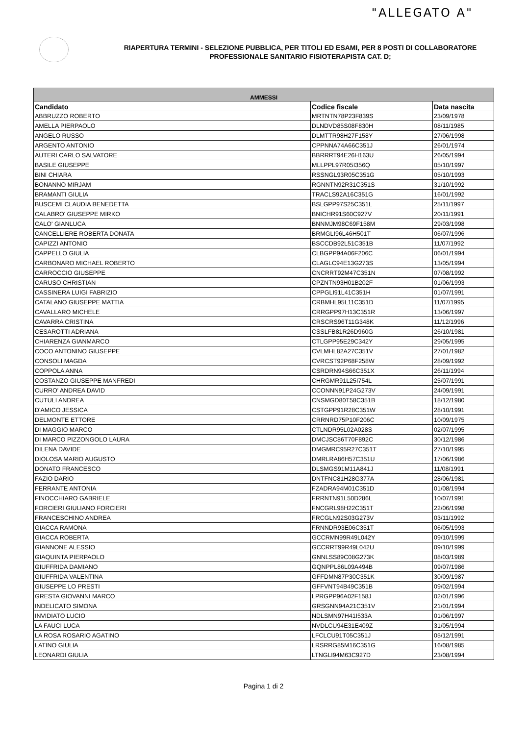"ALLEGATO A"
RIAPERTURA TERMINI - SELEZIONE PUBBLICA, PER TITOLI ED ESAMI, PER 8 POSTI DI COLLABORATORE PROFESSIONALE SANITARIO FISIOTERAPISTA CAT. D;
| AMMESSI | | |
| --- | --- | --- |
| Candidato | Codice fiscale | Data nascita |
| ABBRUZZO ROBERTO | MRTNTN78P23F839S | 23/09/1978 |
| AMELLA PIERPAOLO | DLNDVD85S08F830H | 08/11/1985 |
| ANGELO RUSSO | DLMTTR98H27F158Y | 27/06/1998 |
| ARGENTO ANTONIO | CPPNNA74A66C351J | 26/01/1974 |
| AUTERI CARLO SALVATORE | BBRRRT94E26H163U | 26/05/1994 |
| BASILE GIUSEPPE | MLLPPL97R05I356Q | 05/10/1997 |
| BINI CHIARA | RSSNGL93R05C351G | 05/10/1993 |
| BONANNO MIRJAM | RGNNTN92R31C351S | 31/10/1992 |
| BRAMANTI GIULIA | TRACLS92A16C351G | 16/01/1992 |
| BUSCEMI CLAUDIA BENEDETTA | BSLGPP97S25C351L | 25/11/1997 |
| CALABRO' GIUSEPPE MIRKO | BNICHR91S60C927V | 20/11/1991 |
| CALO' GIANLUCA | BNNMJM98C69F158M | 29/03/1998 |
| CANCELLIERE ROBERTA DONATA | BRMGLI96L46H501T | 06/07/1996 |
| CAPIZZI ANTONIO | BSCCDB92L51C351B | 11/07/1992 |
| CAPPELLO GIULIA | CLBGPP94A06F206C | 06/01/1994 |
| CARBONARO MICHAEL ROBERTO | CLAGLC94E13G273S | 13/05/1994 |
| CARROCCIO GIUSEPPE | CNCRRT92M47C351N | 07/08/1992 |
| CARUSO CHRISTIAN | CPZNTN93H01B202F | 01/06/1993 |
| CASSINERA LUIGI FABRIZIO | CPPGLI91L41C351H | 01/07/1991 |
| CATALANO GIUSEPPE MATTIA | CRBMHL95L11C351D | 11/07/1995 |
| CAVALLARO MICHELE | CRRGPP97H13C351R | 13/06/1997 |
| CAVARRA CRISTINA | CRSCRS96T11G348K | 11/12/1996 |
| CESAROTTI ADRIANA | CSSLFB81R26D960G | 26/10/1981 |
| CHIARENZA GIANMARCO | CTLGPP95E29C342Y | 29/05/1995 |
| COCO ANTONINO GIUSEPPE | CVLMHL82A27C351V | 27/01/1982 |
| CONSOLI MAGDA | CVRCST92P68F258W | 28/09/1992 |
| COPPOLA ANNA | CSRDRN94S66C351X | 26/11/1994 |
| COSTANZO GIUSEPPE MANFREDI | CHRGMR91L25I754L | 25/07/1991 |
| CURRO' ANDREA DAVID | CCONNN91P24G273V | 24/09/1991 |
| CUTULI ANDREA | CNSMGD80T58C351B | 18/12/1980 |
| D'AMICO JESSICA | CSTGPP91R28C351W | 28/10/1991 |
| DELMONTE ETTORE | CRRNRD75P10F206C | 10/09/1975 |
| DI MAGGIO MARCO | CTLNDR95L02A028S | 02/07/1995 |
| DI MARCO PIZZONGOLO LAURA | DMCJSC86T70F892C | 30/12/1986 |
| DILENA DAVIDE | DMGMRC95R27C351T | 27/10/1995 |
| DIOLOSA MARIO AUGUSTO | DMRLRA86H57C351U | 17/06/1986 |
| DONATO FRANCESCO | DLSMGS91M11A841J | 11/08/1991 |
| FAZIO DARIO | DNTFNC81H28G377A | 28/06/1981 |
| FERRANTE ANTONIA | FZADRA94M01C351D | 01/08/1994 |
| FINOCCHIARO GABRIELE | FRRNTN91L50D286L | 10/07/1991 |
| FORCIERI GIULIANO FORCIERI | FNCGRL98H22C351T | 22/06/1998 |
| FRANCESCHINO ANDREA | FRCGLN92S03G273V | 03/11/1992 |
| GIACCA RAMONA | FRNNDR93E06C351T | 06/05/1993 |
| GIACCA ROBERTA | GCCRMN99R49L042Y | 09/10/1999 |
| GIANNONE ALESSIO | GCCRRT99R49L042U | 09/10/1999 |
| GIAQUINTA PIERPAOLO | GNNLSS89C08G273K | 08/03/1989 |
| GIUFFRIDA DAMIANO | GQNPPL86L09A494B | 09/07/1986 |
| GIUFFRIDA VALENTINA | GFFDMN87P30C351K | 30/09/1987 |
| GIUSEPPE LO PRESTI | GFFVNT94B49C351B | 09/02/1994 |
| GRESTA GIOVANNI MARCO | LPRGPP96A02F158J | 02/01/1996 |
| INDELICATO SIMONA | GRSGNN94A21C351V | 21/01/1994 |
| INVIDIATO LUCIO | NDLSMN97H41I533A | 01/06/1997 |
| LA FAUCI LUCA | NVDLCU94E31E409Z | 31/05/1994 |
| LA ROSA ROSARIO AGATINO | LFCLCU91T05C351J | 05/12/1991 |
| LATINO GIULIA | LRSRRG85M16C351G | 16/08/1985 |
| LEONARDI GIULIA | LTNGLI94M63C927D | 23/08/1994 |
Pagina 1 di 2